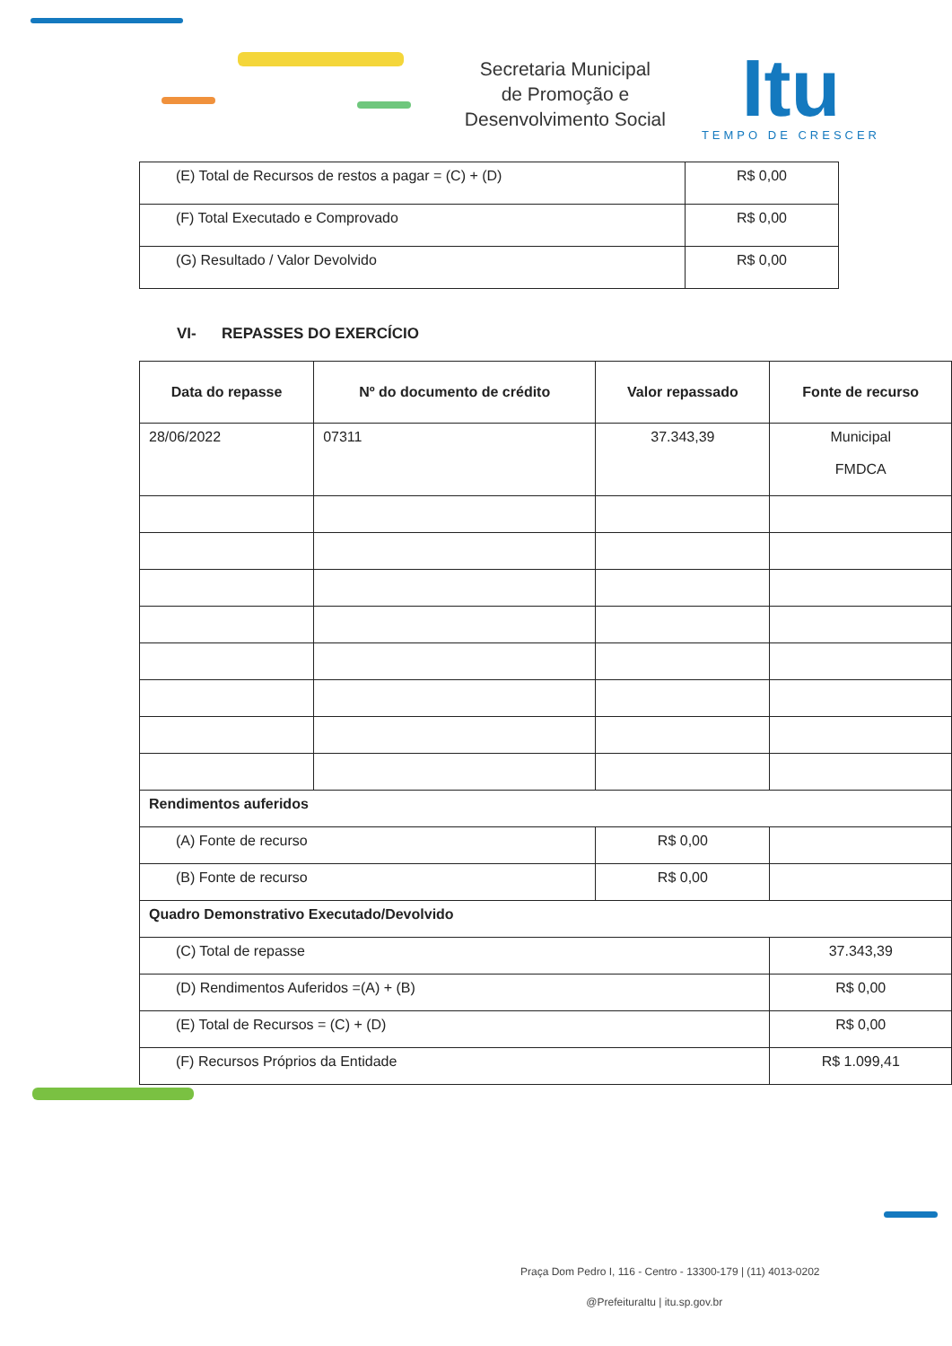Secretaria Municipal
de Promoção e
Desenvolvimento Social
Itu
TEMPO DE CRESCER
| (E) Total de Recursos de restos a pagar = (C) + (D) | R$ 0,00 |
| (F) Total Executado e Comprovado | R$ 0,00 |
| (G) Resultado / Valor Devolvido | R$ 0,00 |
VI- REPASSES DO EXERCÍCIO
| Data do repasse | Nº do documento de crédito | Valor repassado | Fonte de recurso |
| --- | --- | --- | --- |
| 28/06/2022 | 07311 | 37.343,39 | Municipal FMDCA |
| Rendimentos auferidos | | | |
| (A) Fonte de recurso | | R$ 0,00 | |
| (B) Fonte de recurso | | R$ 0,00 | |
| Quadro Demonstrativo Executado/Devolvido | | | |
| (C) Total de repasse | | | 37.343,39 |
| (D) Rendimentos Auferidos =(A) + (B) | | | R$ 0,00 |
| (E) Total de Recursos = (C) + (D) | | | R$ 0,00 |
| (F) Recursos Próprios da Entidade | | | R$ 1.099,41 |
Praça Dom Pedro I, 116 - Centro - 13300-179 | (11) 4013-0202
@PrefeituraItu | itu.sp.gov.br